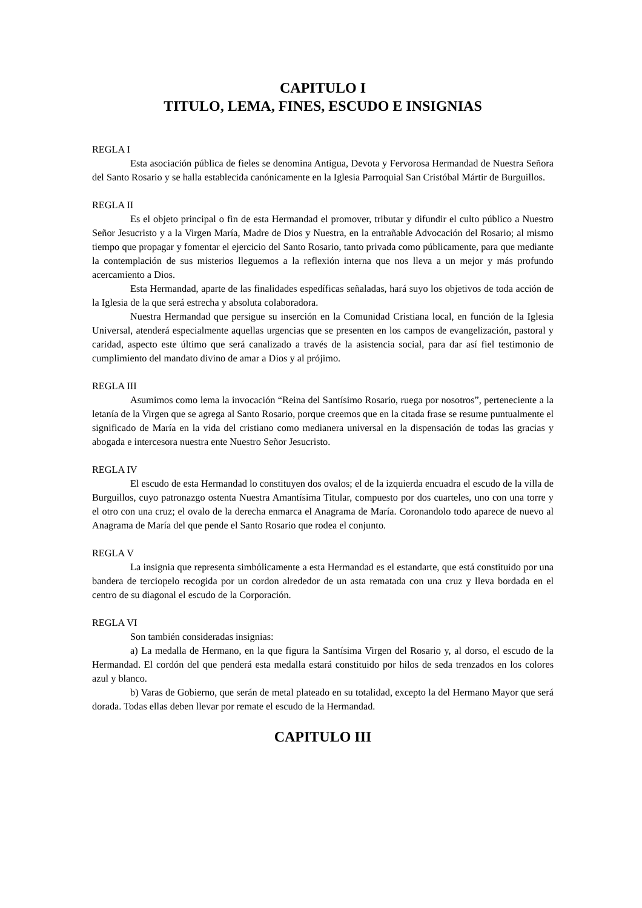CAPITULO I
TITULO, LEMA, FINES, ESCUDO E INSIGNIAS
REGLA I
Esta asociación pública de fieles se denomina Antigua, Devota y Fervorosa Hermandad de Nuestra Señora del Santo Rosario y se halla establecida canónicamente en la Iglesia Parroquial San Cristóbal Mártir de Burguillos.
REGLA II
Es el objeto principal o fin de esta Hermandad el promover, tributar y difundir el culto público a Nuestro Señor Jesucristo y a la Virgen María, Madre de Dios y Nuestra, en la entrañable Advocación del Rosario; al mismo tiempo que propagar y fomentar el ejercicio del Santo Rosario, tanto privada como públicamente, para que mediante la contemplación de sus misterios lleguemos a la reflexión interna que nos lleva a un mejor y más profundo acercamiento a Dios.
Esta Hermandad, aparte de las finalidades espedíficas señaladas, hará suyo los objetivos de toda acción de la Iglesia de la que será estrecha y absoluta colaboradora.
Nuestra Hermandad que persigue su inserción en la Comunidad Cristiana local, en función de la Iglesia Universal, atenderá especialmente aquellas urgencias que se presenten en los campos de evangelización, pastoral y caridad, aspecto este último que será canalizado a través de la asistencia social, para dar así fiel testimonio de cumplimiento del mandato divino de amar a Dios y al prójimo.
REGLA III
Asumimos como lema la invocación “Reina del Santísimo Rosario, ruega por nosotros”, perteneciente a la letanía de la Virgen que se agrega al Santo Rosario, porque creemos que en la citada frase se resume puntualmente el significado de María en la vida del cristiano como medianera universal en la dispensación de todas las gracias y abogada e intercesora nuestra ente Nuestro Señor Jesucristo.
REGLA IV
El escudo de esta Hermandad lo constituyen dos ovalos; el de la izquierda encuadra el escudo de la villa de Burguillos, cuyo patronazgo ostenta Nuestra Amantísima Titular, compuesto por dos cuarteles, uno con una torre y el otro con una cruz; el ovalo de la derecha enmarca el Anagrama de María. Coronandolo todo aparece de nuevo al Anagrama de María del que pende el Santo Rosario que rodea el conjunto.
REGLA V
La insignia que representa simbólicamente a esta Hermandad es el estandarte, que está constituido por una bandera de terciopelo recogida por un cordon alrededor de un asta rematada con una cruz y lleva bordada en el centro de su diagonal el escudo de la Corporación.
REGLA VI
Son también consideradas insignias:
a) La medalla de Hermano, en la que figura la Santísima Virgen del Rosario y, al dorso, el escudo de la Hermandad. El cordón del que penderá esta medalla estará constituido por hilos de seda trenzados en los colores azul y blanco.
b) Varas de Gobierno, que serán de metal plateado en su totalidad, excepto la del Hermano Mayor que será dorada. Todas ellas deben llevar por remate el escudo de la Hermandad.
CAPITULO III